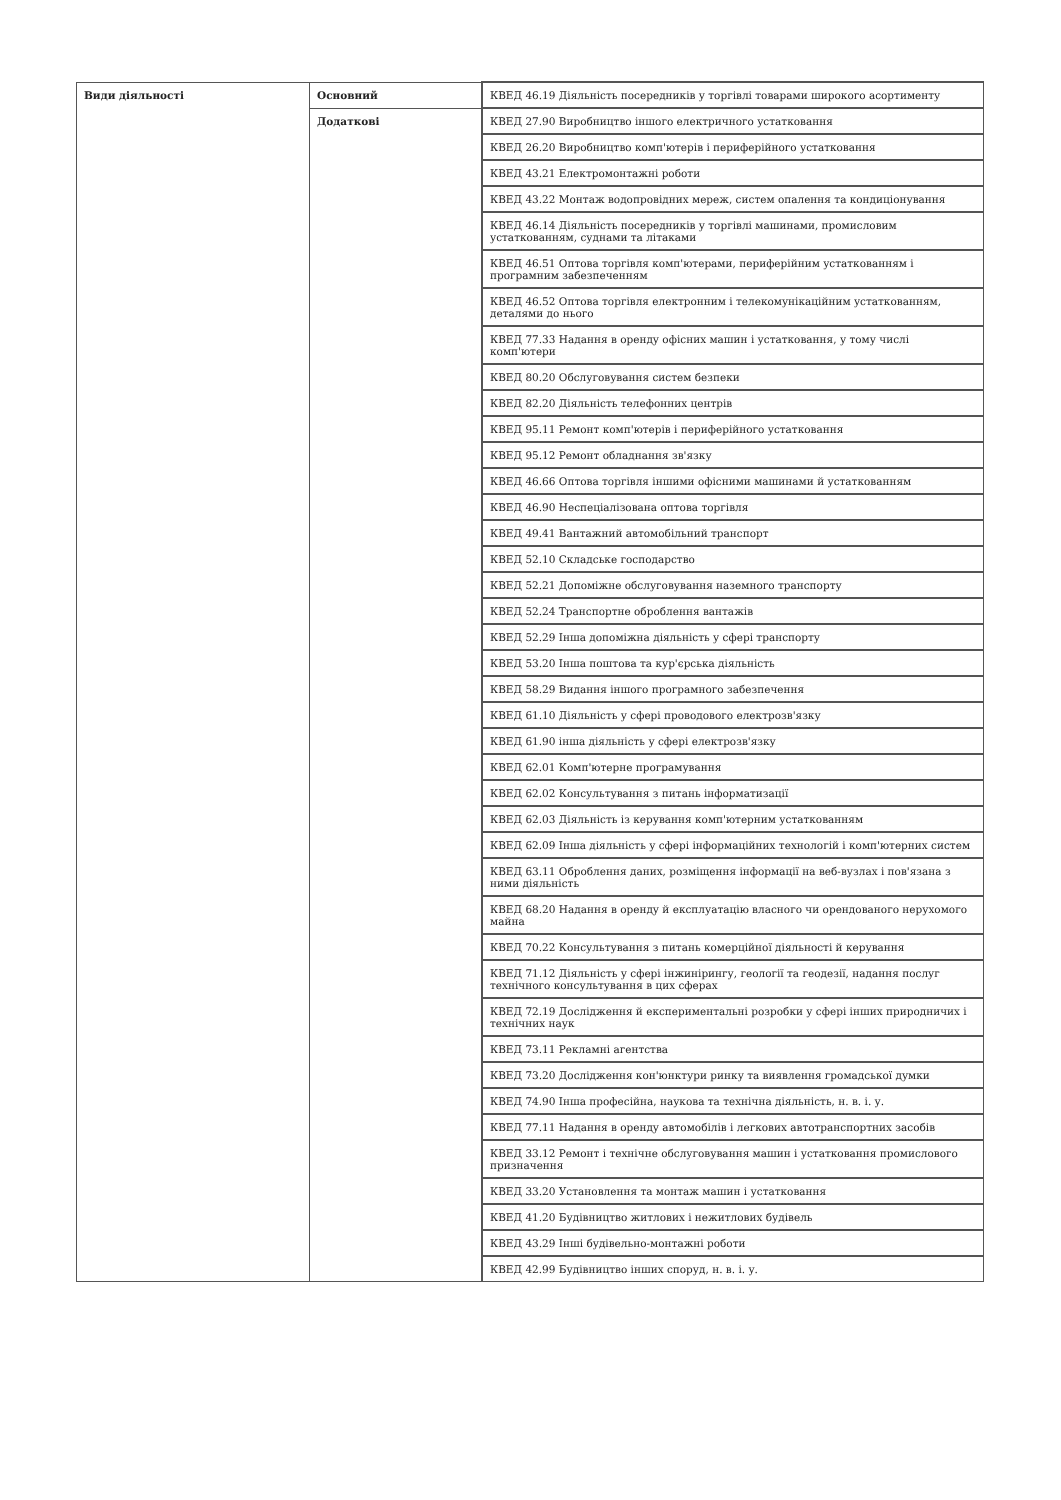| Види діяльності | Основний | КВЕД 46.19 Діяльність посередників у торгівлі товарами широкого асортименту |
| | Додаткові | КВЕД 27.90 Виробництво іншого електричного устатковання |
| | | КВЕД 26.20 Виробництво комп'ютерів і периферійного устатковання |
| | | КВЕД 43.21 Електромонтажні роботи |
| | | КВЕД 43.22 Монтаж водопровідних мереж, систем опалення та кондиціонування |
| | | КВЕД 46.14 Діяльність посередників у торгівлі машинами, промисловим устаткованням, суднами та літаками |
| | | КВЕД 46.51 Оптова торгівля комп'ютерами, периферійним устаткованням і програмним забезпеченням |
| | | КВЕД 46.52 Оптова торгівля електронним і телекомунікаційним устаткованням, деталями до нього |
| | | КВЕД 77.33 Надання в оренду офісних машин і устатковання, у тому числі комп'ютери |
| | | КВЕД 80.20 Обслуговування систем безпеки |
| | | КВЕД 82.20 Діяльність телефонних центрів |
| | | КВЕД 95.11 Ремонт комп'ютерів і периферійного устатковання |
| | | КВЕД 95.12 Ремонт обладнання зв'язку |
| | | КВЕД 46.66 Оптова торгівля іншими офісними машинами й устаткованням |
| | | КВЕД 46.90 Неспеціалізована оптова торгівля |
| | | КВЕД 49.41 Вантажний автомобільний транспорт |
| | | КВЕД 52.10 Складське господарство |
| | | КВЕД 52.21 Допоміжне обслуговування наземного транспорту |
| | | КВЕД 52.24 Транспортне оброблення вантажів |
| | | КВЕД 52.29 Інша допоміжна діяльність у сфері транспорту |
| | | КВЕД 53.20 Інша поштова та кур'єрська діяльність |
| | | КВЕД 58.29 Видання іншого програмного забезпечення |
| | | КВЕД 61.10 Діяльність у сфері проводового електрозв'язку |
| | | КВЕД 61.90 інша діяльність у сфері електрозв'язку |
| | | КВЕД 62.01 Комп'ютерне програмування |
| | | КВЕД 62.02 Консультування з питань інформатизації |
| | | КВЕД 62.03 Діяльність із керування комп'ютерним устаткованням |
| | | КВЕД 62.09 Інша діяльність у сфері інформаційних технологій і комп'ютерних систем |
| | | КВЕД 63.11 Оброблення даних, розміщення інформації на веб-вузлах і пов'язана з ними діяльність |
| | | КВЕД 68.20 Надання в оренду й експлуатацію власного чи орендованого нерухомого майна |
| | | КВЕД 70.22 Консультування з питань комерційної діяльності й керування |
| | | КВЕД 71.12 Діяльність у сфері інжинірингу, геології та геодезії, надання послуг технічного консультування в цих сферах |
| | | КВЕД 72.19 Дослідження й експериментальні розробки у сфері інших природничих і технічних наук |
| | | КВЕД 73.11 Рекламні агентства |
| | | КВЕД 73.20 Дослідження кон'юнктури ринку та виявлення громадської думки |
| | | КВЕД 74.90 Інша професійна, наукова та технічна діяльність, н. в. і. у. |
| | | КВЕД 77.11 Надання в оренду автомобілів і легкових автотранспортних засобів |
| | | КВЕД 33.12 Ремонт і технічне обслуговування машин і устатковання промислового призначення |
| | | КВЕД 33.20 Установлення та монтаж машин і устатковання |
| | | КВЕД 41.20 Будівництво житлових і нежитлових будівель |
| | | КВЕД 43.29 Інші будівельно-монтажні роботи |
| | | КВЕД 42.99 Будівництво інших споруд, н. в. і. у. |